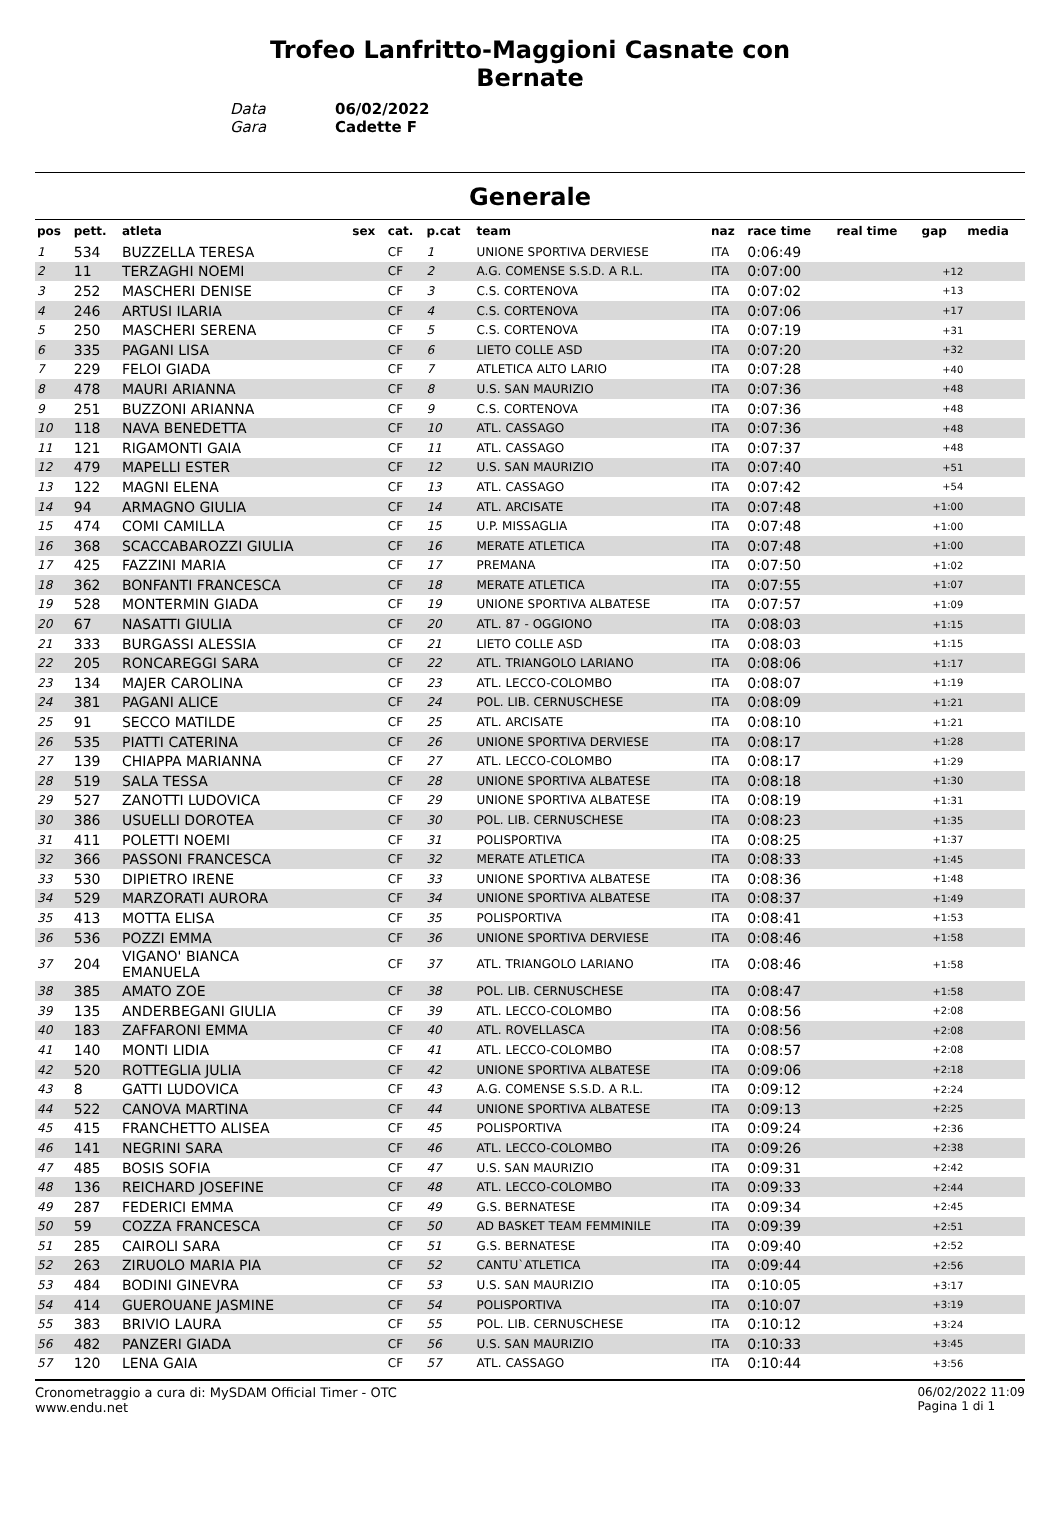Trofeo Lanfritto-Maggioni Casnate con
Bernate
Data 06/02/2022
Gara Cadette F
Generale
| pos | pett. | atleta | sex | cat. | p.cat | team | naz | race time | real time | gap | media |
| --- | --- | --- | --- | --- | --- | --- | --- | --- | --- | --- | --- |
| 1 | 534 | BUZZELLA TERESA | | CF | 1 | UNIONE SPORTIVA DERVIESE | ITA | 0:06:49 | | | |
| 2 | 11 | TERZAGHI NOEMI | | CF | 2 | A.G. COMENSE S.S.D. A R.L. | ITA | 0:07:00 | | +12 | |
| 3 | 252 | MASCHERI DENISE | | CF | 3 | C.S. CORTENOVA | ITA | 0:07:02 | | +13 | |
| 4 | 246 | ARTUSI ILARIA | | CF | 4 | C.S. CORTENOVA | ITA | 0:07:06 | | +17 | |
| 5 | 250 | MASCHERI SERENA | | CF | 5 | C.S. CORTENOVA | ITA | 0:07:19 | | +31 | |
| 6 | 335 | PAGANI LISA | | CF | 6 | LIETO COLLE ASD | ITA | 0:07:20 | | +32 | |
| 7 | 229 | FELOI GIADA | | CF | 7 | ATLETICA ALTO LARIO | ITA | 0:07:28 | | +40 | |
| 8 | 478 | MAURI ARIANNA | | CF | 8 | U.S. SAN MAURIZIO | ITA | 0:07:36 | | +48 | |
| 9 | 251 | BUZZONI ARIANNA | | CF | 9 | C.S. CORTENOVA | ITA | 0:07:36 | | +48 | |
| 10 | 118 | NAVA BENEDETTA | | CF | 10 | ATL. CASSAGO | ITA | 0:07:36 | | +48 | |
| 11 | 121 | RIGAMONTI GAIA | | CF | 11 | ATL. CASSAGO | ITA | 0:07:37 | | +48 | |
| 12 | 479 | MAPELLI ESTER | | CF | 12 | U.S. SAN MAURIZIO | ITA | 0:07:40 | | +51 | |
| 13 | 122 | MAGNI ELENA | | CF | 13 | ATL. CASSAGO | ITA | 0:07:42 | | +54 | |
| 14 | 94 | ARMAGNO GIULIA | | CF | 14 | ATL. ARCISATE | ITA | 0:07:48 | | +1:00 | |
| 15 | 474 | COMI CAMILLA | | CF | 15 | U.P. MISSAGLIA | ITA | 0:07:48 | | +1:00 | |
| 16 | 368 | SCACCABAROZZI GIULIA | | CF | 16 | MERATE ATLETICA | ITA | 0:07:48 | | +1:00 | |
| 17 | 425 | FAZZINI MARIA | | CF | 17 | PREMANA | ITA | 0:07:50 | | +1:02 | |
| 18 | 362 | BONFANTI FRANCESCA | | CF | 18 | MERATE ATLETICA | ITA | 0:07:55 | | +1:07 | |
| 19 | 528 | MONTERMIN GIADA | | CF | 19 | UNIONE SPORTIVA ALBATESE | ITA | 0:07:57 | | +1:09 | |
| 20 | 67 | NASATTI GIULIA | | CF | 20 | ATL. 87 - OGGIONO | ITA | 0:08:03 | | +1:15 | |
| 21 | 333 | BURGASSI ALESSIA | | CF | 21 | LIETO COLLE ASD | ITA | 0:08:03 | | +1:15 | |
| 22 | 205 | RONCAREGGI SARA | | CF | 22 | ATL. TRIANGOLO LARIANO | ITA | 0:08:06 | | +1:17 | |
| 23 | 134 | MAJER CAROLINA | | CF | 23 | ATL. LECCO-COLOMBO | ITA | 0:08:07 | | +1:19 | |
| 24 | 381 | PAGANI ALICE | | CF | 24 | POL. LIB. CERNUSCHESE | ITA | 0:08:09 | | +1:21 | |
| 25 | 91 | SECCO MATILDE | | CF | 25 | ATL. ARCISATE | ITA | 0:08:10 | | +1:21 | |
| 26 | 535 | PIATTI CATERINA | | CF | 26 | UNIONE SPORTIVA DERVIESE | ITA | 0:08:17 | | +1:28 | |
| 27 | 139 | CHIAPPA MARIANNA | | CF | 27 | ATL. LECCO-COLOMBO | ITA | 0:08:17 | | +1:29 | |
| 28 | 519 | SALA TESSA | | CF | 28 | UNIONE SPORTIVA ALBATESE | ITA | 0:08:18 | | +1:30 | |
| 29 | 527 | ZANOTTI LUDOVICA | | CF | 29 | UNIONE SPORTIVA ALBATESE | ITA | 0:08:19 | | +1:31 | |
| 30 | 386 | USUELLI DOROTEA | | CF | 30 | POL. LIB. CERNUSCHESE | ITA | 0:08:23 | | +1:35 | |
| 31 | 411 | POLETTI NOEMI | | CF | 31 | POLISPORTIVA | ITA | 0:08:25 | | +1:37 | |
| 32 | 366 | PASSONI FRANCESCA | | CF | 32 | MERATE ATLETICA | ITA | 0:08:33 | | +1:45 | |
| 33 | 530 | DIPIETRO IRENE | | CF | 33 | UNIONE SPORTIVA ALBATESE | ITA | 0:08:36 | | +1:48 | |
| 34 | 529 | MARZORATI AURORA | | CF | 34 | UNIONE SPORTIVA ALBATESE | ITA | 0:08:37 | | +1:49 | |
| 35 | 413 | MOTTA ELISA | | CF | 35 | POLISPORTIVA | ITA | 0:08:41 | | +1:53 | |
| 36 | 536 | POZZI EMMA | | CF | 36 | UNIONE SPORTIVA DERVIESE | ITA | 0:08:46 | | +1:58 | |
| 37 | 204 | VIGANO' BIANCA EMANUELA | | CF | 37 | ATL. TRIANGOLO LARIANO | ITA | 0:08:46 | | +1:58 | |
| 38 | 385 | AMATO ZOE | | CF | 38 | POL. LIB. CERNUSCHESE | ITA | 0:08:47 | | +1:58 | |
| 39 | 135 | ANDERBEGANI GIULIA | | CF | 39 | ATL. LECCO-COLOMBO | ITA | 0:08:56 | | +2:08 | |
| 40 | 183 | ZAFFARONI EMMA | | CF | 40 | ATL. ROVELLASCA | ITA | 0:08:56 | | +2:08 | |
| 41 | 140 | MONTI LIDIA | | CF | 41 | ATL. LECCO-COLOMBO | ITA | 0:08:57 | | +2:08 | |
| 42 | 520 | ROTTEGLIA JULIA | | CF | 42 | UNIONE SPORTIVA ALBATESE | ITA | 0:09:06 | | +2:18 | |
| 43 | 8 | GATTI LUDOVICA | | CF | 43 | A.G. COMENSE S.S.D. A R.L. | ITA | 0:09:12 | | +2:24 | |
| 44 | 522 | CANOVA MARTINA | | CF | 44 | UNIONE SPORTIVA ALBATESE | ITA | 0:09:13 | | +2:25 | |
| 45 | 415 | FRANCHETTO ALISEA | | CF | 45 | POLISPORTIVA | ITA | 0:09:24 | | +2:36 | |
| 46 | 141 | NEGRINI SARA | | CF | 46 | ATL. LECCO-COLOMBO | ITA | 0:09:26 | | +2:38 | |
| 47 | 485 | BOSIS SOFIA | | CF | 47 | U.S. SAN MAURIZIO | ITA | 0:09:31 | | +2:42 | |
| 48 | 136 | REICHARD JOSEFINE | | CF | 48 | ATL. LECCO-COLOMBO | ITA | 0:09:33 | | +2:44 | |
| 49 | 287 | FEDERICI EMMA | | CF | 49 | G.S. BERNATESE | ITA | 0:09:34 | | +2:45 | |
| 50 | 59 | COZZA FRANCESCA | | CF | 50 | AD BASKET TEAM FEMMINILE | ITA | 0:09:39 | | +2:51 | |
| 51 | 285 | CAIROLI SARA | | CF | 51 | G.S. BERNATESE | ITA | 0:09:40 | | +2:52 | |
| 52 | 263 | ZIRUOLO MARIA PIA | | CF | 52 | CANTU`ATLETICA | ITA | 0:09:44 | | +2:56 | |
| 53 | 484 | BODINI GINEVRA | | CF | 53 | U.S. SAN MAURIZIO | ITA | 0:10:05 | | +3:17 | |
| 54 | 414 | GUEROUANE JASMINE | | CF | 54 | POLISPORTIVA | ITA | 0:10:07 | | +3:19 | |
| 55 | 383 | BRIVIO LAURA | | CF | 55 | POL. LIB. CERNUSCHESE | ITA | 0:10:12 | | +3:24 | |
| 56 | 482 | PANZERI GIADA | | CF | 56 | U.S. SAN MAURIZIO | ITA | 0:10:33 | | +3:45 | |
| 57 | 120 | LENA GAIA | | CF | 57 | ATL. CASSAGO | ITA | 0:10:44 | | +3:56 | |
Cronometraggio a cura di: MySDAM Official Timer - OTC
www.endu.net
06/02/2022 11:09
Pagina 1 di 1